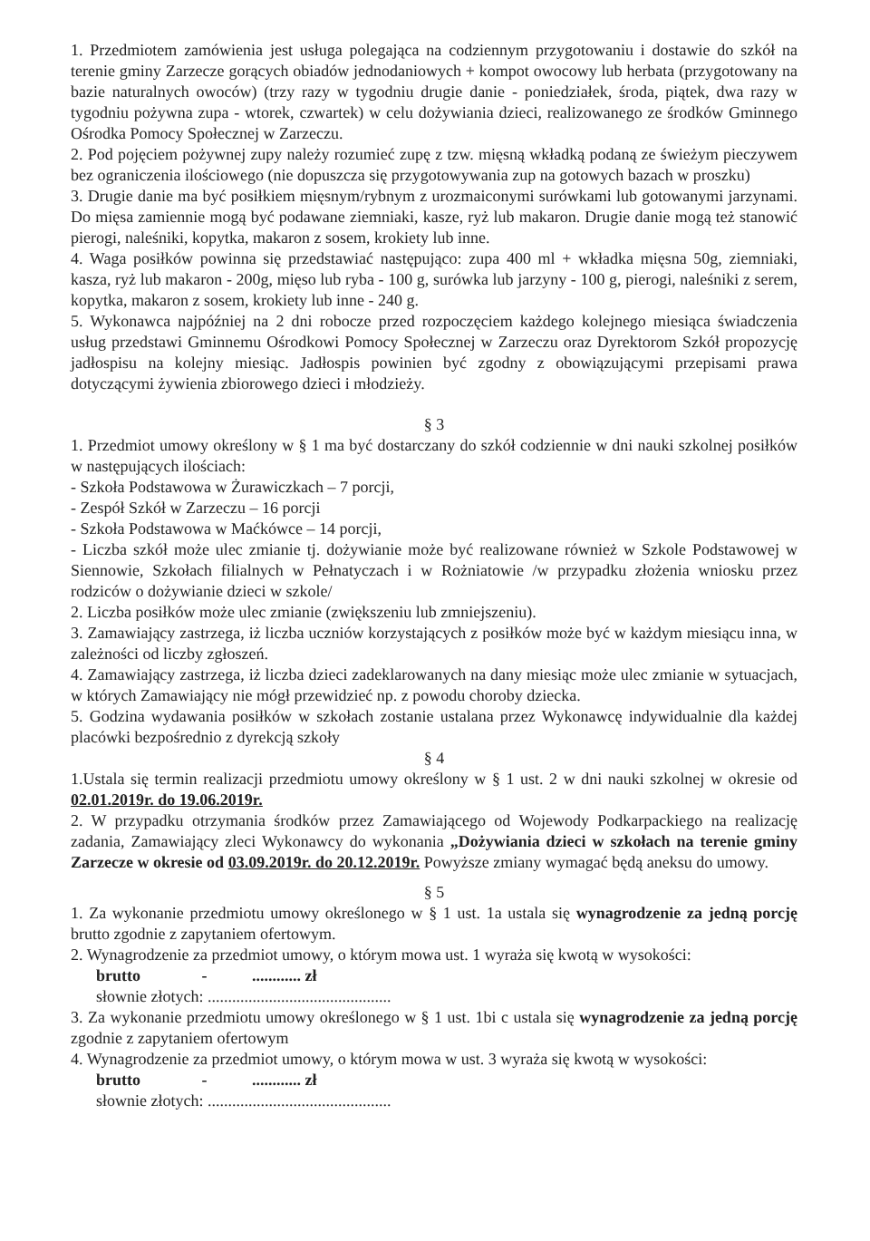1. Przedmiotem zamówienia jest usługa polegająca na codziennym przygotowaniu i dostawie do szkół na terenie gminy Zarzecze gorących obiadów jednodaniowych + kompot owocowy lub herbata (przygotowany na bazie naturalnych owoców) (trzy razy w tygodniu drugie danie - poniedziałek, środa, piątek, dwa razy w tygodniu pożywna zupa - wtorek, czwartek) w celu dożywiania dzieci, realizowanego ze środków Gminnego Ośrodka Pomocy Społecznej w Zarzeczu.
2. Pod pojęciem pożywnej zupy należy rozumieć zupę z tzw. mięsną wkładką podaną ze świeżym pieczywem bez ograniczenia ilościowego (nie dopuszcza się przygotowywania zup na gotowych bazach w proszku)
3. Drugie danie ma być posiłkiem mięsnym/rybnym z urozmaiconymi surówkami lub gotowanymi jarzynami. Do mięsa zamiennie mogą być podawane ziemniaki, kasze, ryż lub makaron. Drugie danie mogą też stanowić pierogi, naleśniki, kopytka, makaron z sosem, krokiety lub inne.
4. Waga posiłków powinna się przedstawiać następująco: zupa 400 ml + wkładka mięsna 50g, ziemniaki, kasza, ryż lub makaron - 200g, mięso lub ryba - 100 g, surówka lub jarzyny - 100 g, pierogi, naleśniki z serem, kopytka, makaron z sosem, krokiety lub inne - 240 g.
5. Wykonawca najpóźniej na 2 dni robocze przed rozpoczęciem każdego kolejnego miesiąca świadczenia usług przedstawi Gminnemu Ośrodkowi Pomocy Społecznej w Zarzeczu oraz Dyrektorom Szkół propozycję jadłospisu na kolejny miesiąc. Jadłospis powinien być zgodny z obowiązującymi przepisami prawa dotyczącymi żywienia zbiorowego dzieci i młodzieży.
§ 3
1. Przedmiot umowy określony w § 1 ma być dostarczany do szkół codziennie w dni nauki szkolnej posiłków w następujących ilościach:
- Szkoła Podstawowa w Żurawiczkach – 7 porcji,
- Zespół Szkół w Zarzeczu – 16 porcji
- Szkoła Podstawowa w Maćkówce – 14 porcji,
- Liczba szkół może ulec zmianie tj. dożywianie może być realizowane również w Szkole Podstawowej w Siennowie, Szkołach filialnych w Pełnatyczach i w Rożniatowie /w przypadku złożenia wniosku przez rodziców o dożywianie dzieci w szkole/
2. Liczba posiłków może ulec zmianie (zwiększeniu lub zmniejszeniu).
3. Zamawiający zastrzega, iż liczba uczniów korzystających z posiłków może być w każdym miesiącu inna, w zależności od liczby zgłoszeń.
4. Zamawiający zastrzega, iż liczba dzieci zadeklarowanych na dany miesiąc może ulec zmianie w sytuacjach, w których Zamawiający nie mógł przewidzieć np. z powodu choroby dziecka.
5. Godzina wydawania posiłków w szkołach zostanie ustalana przez Wykonawcę indywidualnie dla każdej placówki bezpośrednio z dyrekcją szkoły
§ 4
1.Ustala się termin realizacji przedmiotu umowy określony w § 1 ust. 2 w dni nauki szkolnej w okresie od 02.01.2019r. do 19.06.2019r.
2. W przypadku otrzymania środków przez Zamawiającego od Wojewody Podkarpackiego na realizację zadania, Zamawiający zleci Wykonawcy do wykonania „Dożywiania dzieci w szkołach na terenie gminy Zarzecze w okresie od 03.09.2019r. do 20.12.2019r. Powyższe zmiany wymagać będą aneksu do umowy.
§ 5
1. Za wykonanie przedmiotu umowy określonego w § 1 ust. 1a ustala się wynagrodzenie za jedną porcję brutto zgodnie z zapytaniem ofertowym.
2. Wynagrodzenie za przedmiot umowy, o którym mowa ust. 1 wyraża się kwotą w wysokości:
brutto - ............ zł
słownie złotych: .............................................
3. Za wykonanie przedmiotu umowy określonego w § 1 ust. 1bi c ustala się wynagrodzenie za jedną porcję zgodnie z zapytaniem ofertowym
4. Wynagrodzenie za przedmiot umowy, o którym mowa w ust. 3 wyraża się kwotą w wysokości:
brutto - ............ zł
słownie złotych: .............................................